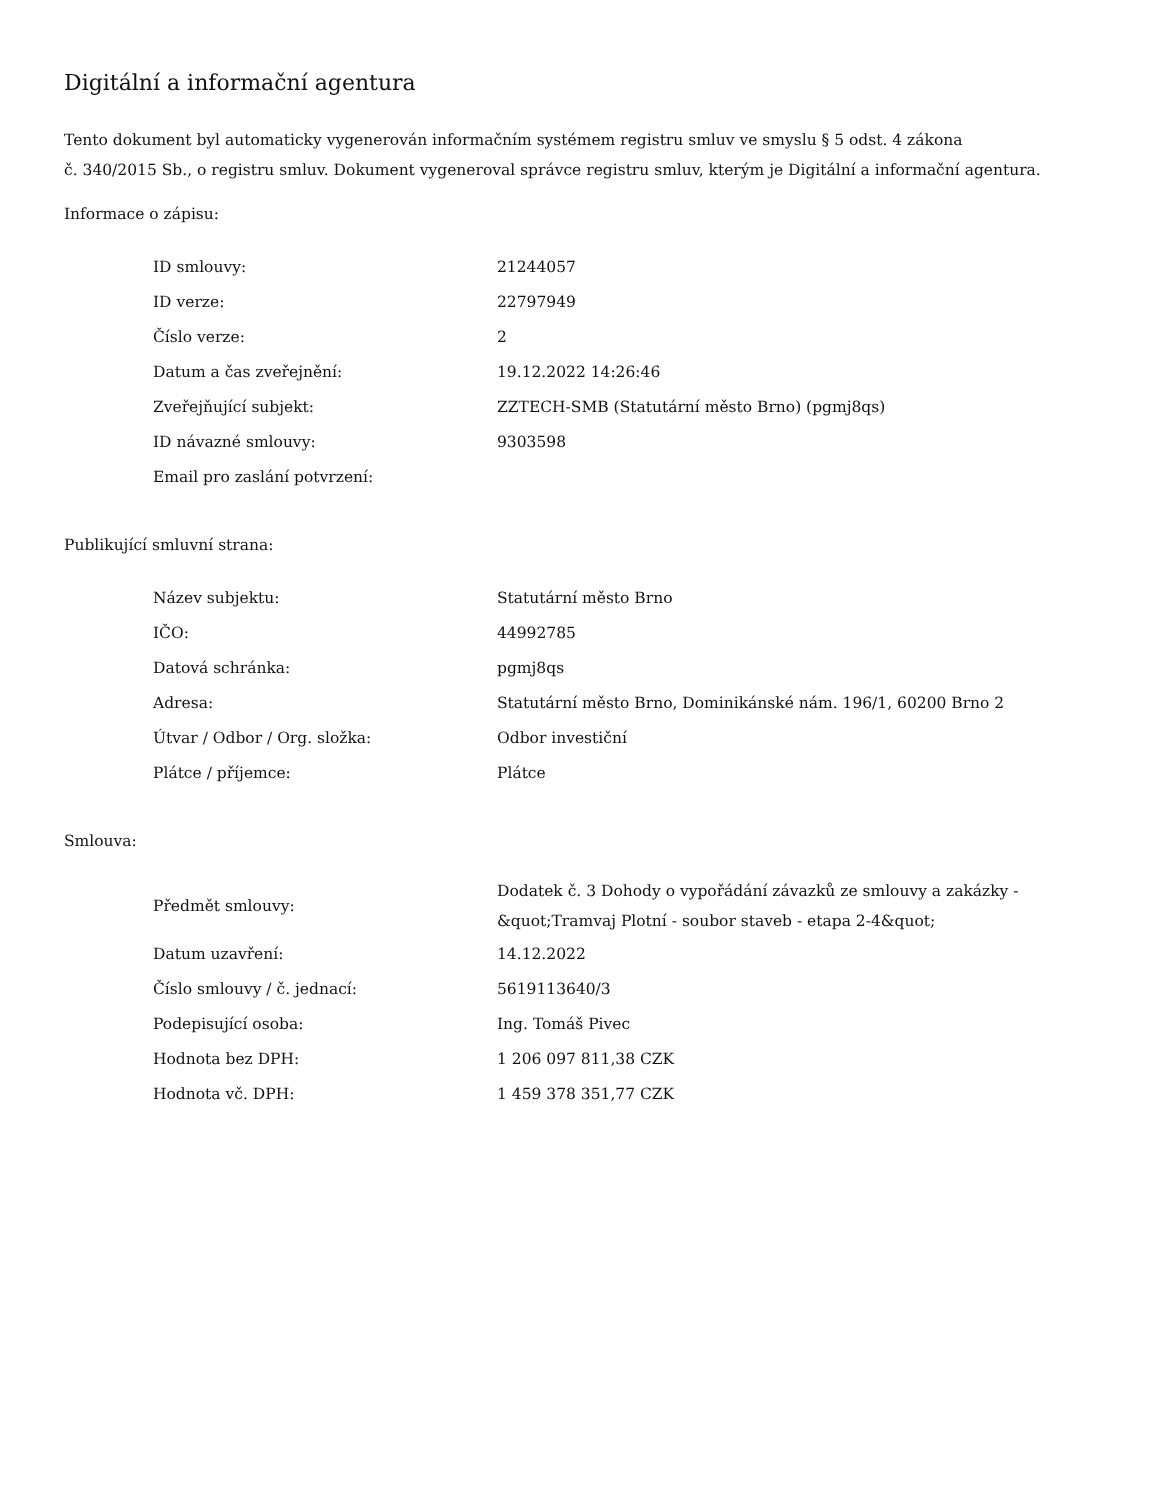Digitální a informační agentura
Tento dokument byl automaticky vygenerován informačním systémem registru smluv ve smyslu § 5 odst. 4 zákona
č. 340/2015 Sb., o registru smluv. Dokument vygeneroval správce registru smluv, kterým je Digitální a informační agentura.
Informace o zápisu:
| ID smlouvy: | 21244057 |
| ID verze: | 22797949 |
| Číslo verze: | 2 |
| Datum a čas zveřejnění: | 19.12.2022 14:26:46 |
| Zveřejňující subjekt: | ZZTECH-SMB (Statutární město Brno) (pgmj8qs) |
| ID návazné smlouvy: | 9303598 |
| Email pro zaslání potvrzení: | |
Publikující smluvní strana:
| Název subjektu: | Statutární město Brno |
| IČO: | 44992785 |
| Datová schránka: | pgmj8qs |
| Adresa: | Statutární město Brno, Dominikánské nám. 196/1, 60200 Brno 2 |
| Útvar / Odbor / Org. složka: | Odbor investiční |
| Plátce / příjemce: | Plátce |
Smlouva:
| Předmět smlouvy: | Dodatek č. 3 Dohody o vypořádání závazků ze smlouvy a zakázky - &quot;Tramvaj Plotní - soubor staveb - etapa 2-4&quot; |
| Datum uzavření: | 14.12.2022 |
| Číslo smlouvy / č. jednací: | 5619113640/3 |
| Podepisující osoba: | Ing. Tomáš Pivec |
| Hodnota bez DPH: | 1 206 097 811,38 CZK |
| Hodnota vč. DPH: | 1 459 378 351,77 CZK |